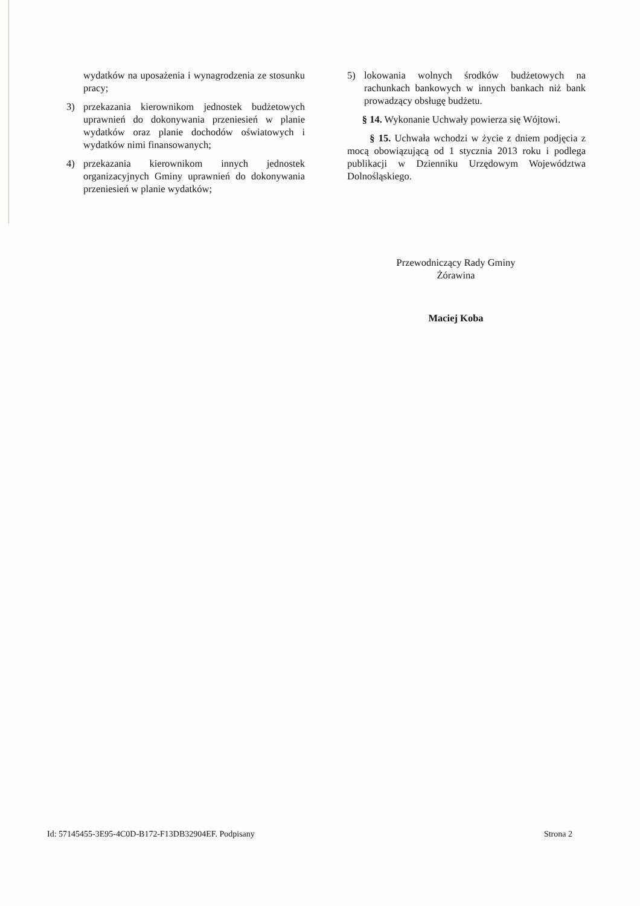wydatków na uposażenia i wynagrodzenia ze stosunku pracy;
3) przekazania kierownikom jednostek budżetowych uprawnień do dokonywania przeniesień w planie wydatków oraz planie dochodów oświatowych i wydatków nimi finansowanych;
4) przekazania kierownikom innych jednostek organizacyjnych Gminy uprawnień do dokonywania przeniesień w planie wydatków;
5) lokowania wolnych środków budżetowych na rachunkach bankowych w innych bankach niż bank prowadzący obsługę budżetu.
§ 14. Wykonanie Uchwały powierza się Wójtowi.
§ 15. Uchwała wchodzi w życie z dniem podjęcia z mocą obowiązującą od 1 stycznia 2013 roku i podlega publikacji w Dzienniku Urzędowym Województwa Dolnośląskiego.
Przewodniczący Rady Gminy
Żórawina
Maciej Koba
Id: 57145455-3E95-4C0D-B172-F13DB32904EF. Podpisany Strona 2